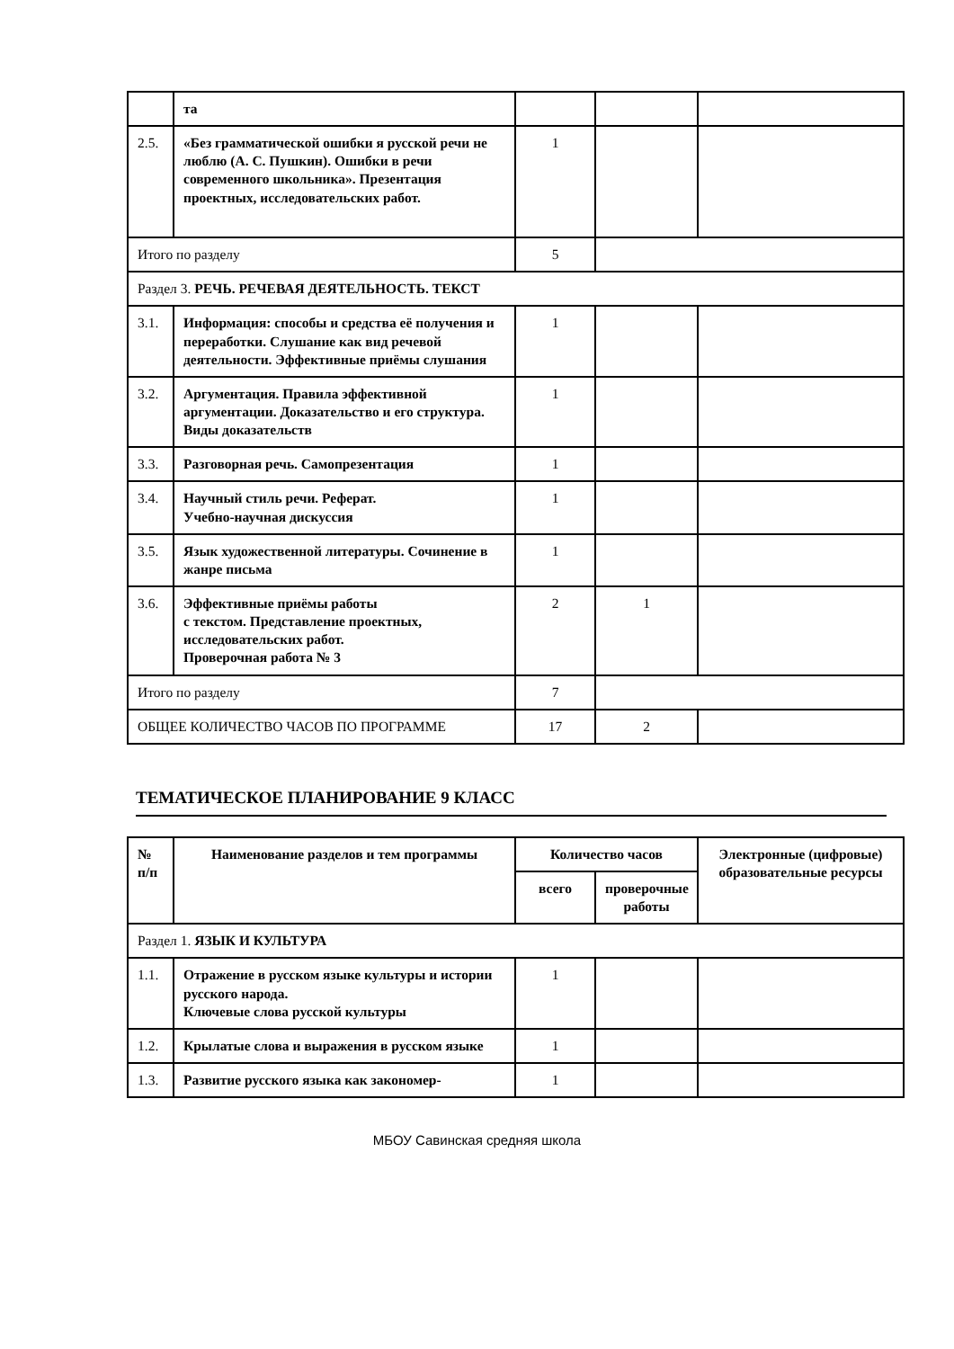| | та | | | |
| 2.5. | «Без грамматической ошибки я русской речи не люблю (А. С. Пушкин). Ошибки в речи современного школьника». Презентация проектных, исследовательских работ. | 1 | | |
| Итого по разделу | | 5 | | |
| Раздел 3. РЕЧЬ. РЕЧЕВАЯ ДЕЯТЕЛЬНОСТЬ. ТЕКСТ | | | | |
| 3.1. | Информация: способы и средства её получения и переработки. Слушание как вид речевой деятельности. Эффективные приёмы слушания | 1 | | |
| 3.2. | Аргументация. Правила эффективной аргументации. Доказательство и его структура. Виды доказательств | 1 | | |
| 3.3. | Разговорная речь. Самопрезентация | 1 | | |
| 3.4. | Научный стиль речи. Реферат. Учебно-научная дискуссия | 1 | | |
| 3.5. | Язык художественной литературы. Сочинение в жанре письма | 1 | | |
| 3.6. | Эффективные приёмы работы с текстом. Представление проектных, исследовательских работ. Проверочная работа № 3 | 2 | 1 | |
| Итого по разделу | | 7 | | |
| ОБЩЕЕ КОЛИЧЕСТВО ЧАСОВ ПО ПРОГРАММЕ | | 17 | 2 | |
ТЕМАТИЧЕСКОЕ ПЛАНИРОВАНИЕ 9 КЛАСС
| № п/п | Наименование разделов и тем программы | Количество часов | | Электронные (цифровые) образовательные ресурсы |
| --- | --- | --- | --- | --- |
| | | всего | проверочные работы | |
| Раздел 1. ЯЗЫК И КУЛЬТУРА | | | | |
| 1.1. | Отражение в русском языке культуры и истории русского народа. Ключевые слова русской культуры | 1 | | |
| 1.2. | Крылатые слова и выражения в русском языке | 1 | | |
| 1.3. | Развитие русского языка как закономер- | 1 | | |
МБОУ Савинская средняя школа